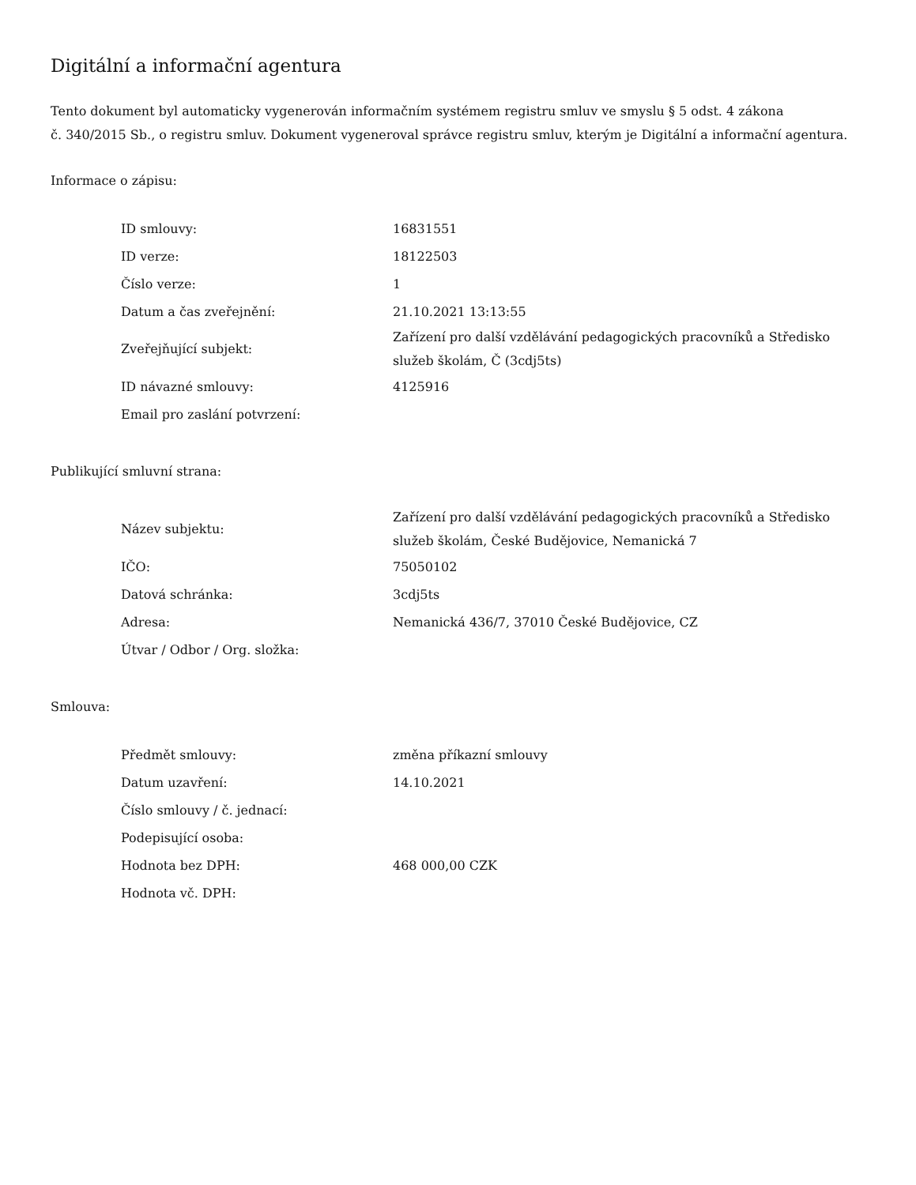Digitální a informační agentura
Tento dokument byl automaticky vygenerován informačním systémem registru smluv ve smyslu § 5 odst. 4 zákona
č. 340/2015 Sb., o registru smluv. Dokument vygeneroval správce registru smluv, kterým je Digitální a informační agentura.
Informace o zápisu:
| ID smlouvy: | 16831551 |
| ID verze: | 18122503 |
| Číslo verze: | 1 |
| Datum a čas zveřejnění: | 21.10.2021 13:13:55 |
| Zveřejňující subjekt: | Zařízení pro další vzdělávání pedagogických pracovníků a Středisko služeb školám, Č (3cdj5ts) |
| ID návazné smlouvy: | 4125916 |
| Email pro zaslání potvrzení: | |
Publikující smluvní strana:
| Název subjektu: | Zařízení pro další vzdělávání pedagogických pracovníků a Středisko služeb školám, České Budějovice, Nemanická 7 |
| IČO: | 75050102 |
| Datová schránka: | 3cdj5ts |
| Adresa: | Nemanická 436/7, 37010 České Budějovice, CZ |
| Útvar / Odbor / Org. složka: | |
Smlouva:
| Předmět smlouvy: | změna příkazní smlouvy |
| Datum uzavření: | 14.10.2021 |
| Číslo smlouvy / č. jednací: | |
| Podepisující osoba: | |
| Hodnota bez DPH: | 468 000,00 CZK |
| Hodnota vč. DPH: | |